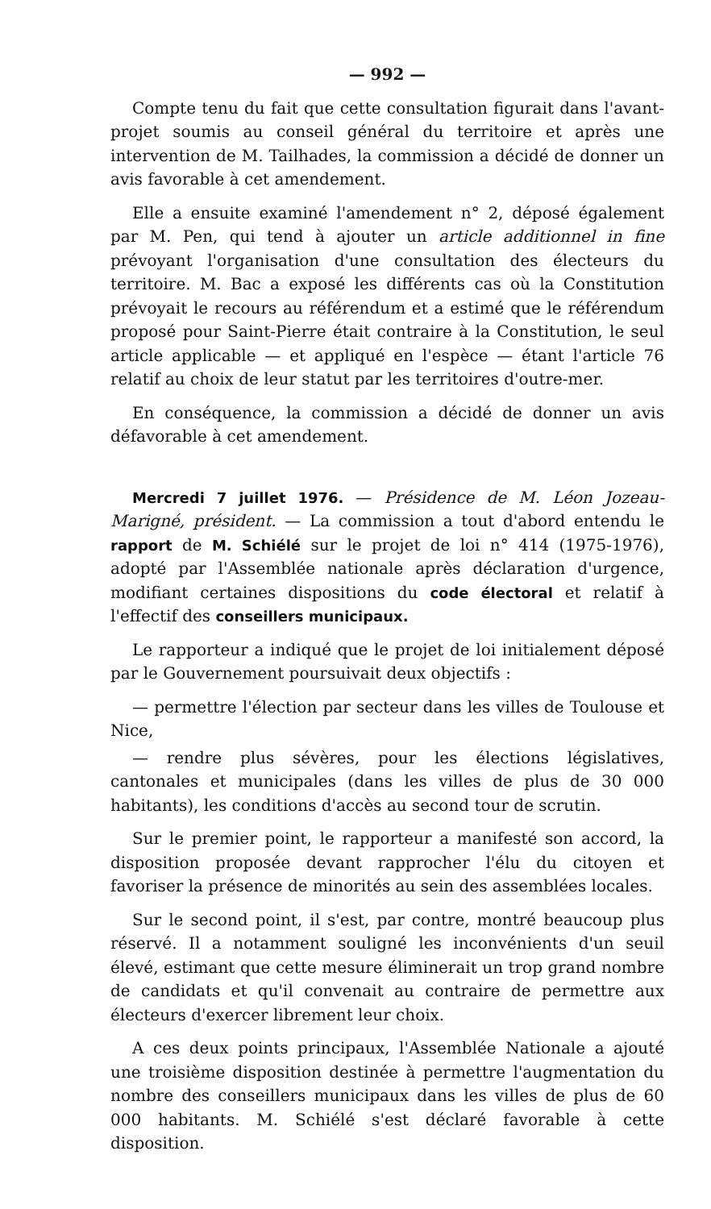— 992 —
Compte tenu du fait que cette consultation figurait dans l'avant-projet soumis au conseil général du territoire et après une intervention de M. Tailhades, la commission a décidé de donner un avis favorable à cet amendement.
Elle a ensuite examiné l'amendement n° 2, déposé également par M. Pen, qui tend à ajouter un article additionnel in fine prévoyant l'organisation d'une consultation des électeurs du territoire. M. Bac a exposé les différents cas où la Constitution prévoyait le recours au référendum et a estimé que le référendum proposé pour Saint-Pierre était contraire à la Constitution, le seul article applicable — et appliqué en l'espèce — étant l'article 76 relatif au choix de leur statut par les territoires d'outre-mer.
En conséquence, la commission a décidé de donner un avis défavorable à cet amendement.
Mercredi 7 juillet 1976. — Présidence de M. Léon Jozeau-Marigné, président. — La commission a tout d'abord entendu le rapport de M. Schiélé sur le projet de loi n° 414 (1975-1976), adopté par l'Assemblée nationale après déclaration d'urgence, modifiant certaines dispositions du code électoral et relatif à l'effectif des conseillers municipaux.
Le rapporteur a indiqué que le projet de loi initialement déposé par le Gouvernement poursuivait deux objectifs :
— permettre l'élection par secteur dans les villes de Toulouse et Nice,
— rendre plus sévères, pour les élections législatives, cantonales et municipales (dans les villes de plus de 30 000 habitants), les conditions d'accès au second tour de scrutin.
Sur le premier point, le rapporteur a manifesté son accord, la disposition proposée devant rapprocher l'élu du citoyen et favoriser la présence de minorités au sein des assemblées locales.
Sur le second point, il s'est, par contre, montré beaucoup plus réservé. Il a notamment souligné les inconvénients d'un seuil élevé, estimant que cette mesure éliminerait un trop grand nombre de candidats et qu'il convenait au contraire de permettre aux électeurs d'exercer librement leur choix.
A ces deux points principaux, l'Assemblée Nationale a ajouté une troisième disposition destinée à permettre l'augmentation du nombre des conseillers municipaux dans les villes de plus de 60 000 habitants. M. Schiélé s'est déclaré favorable à cette disposition.